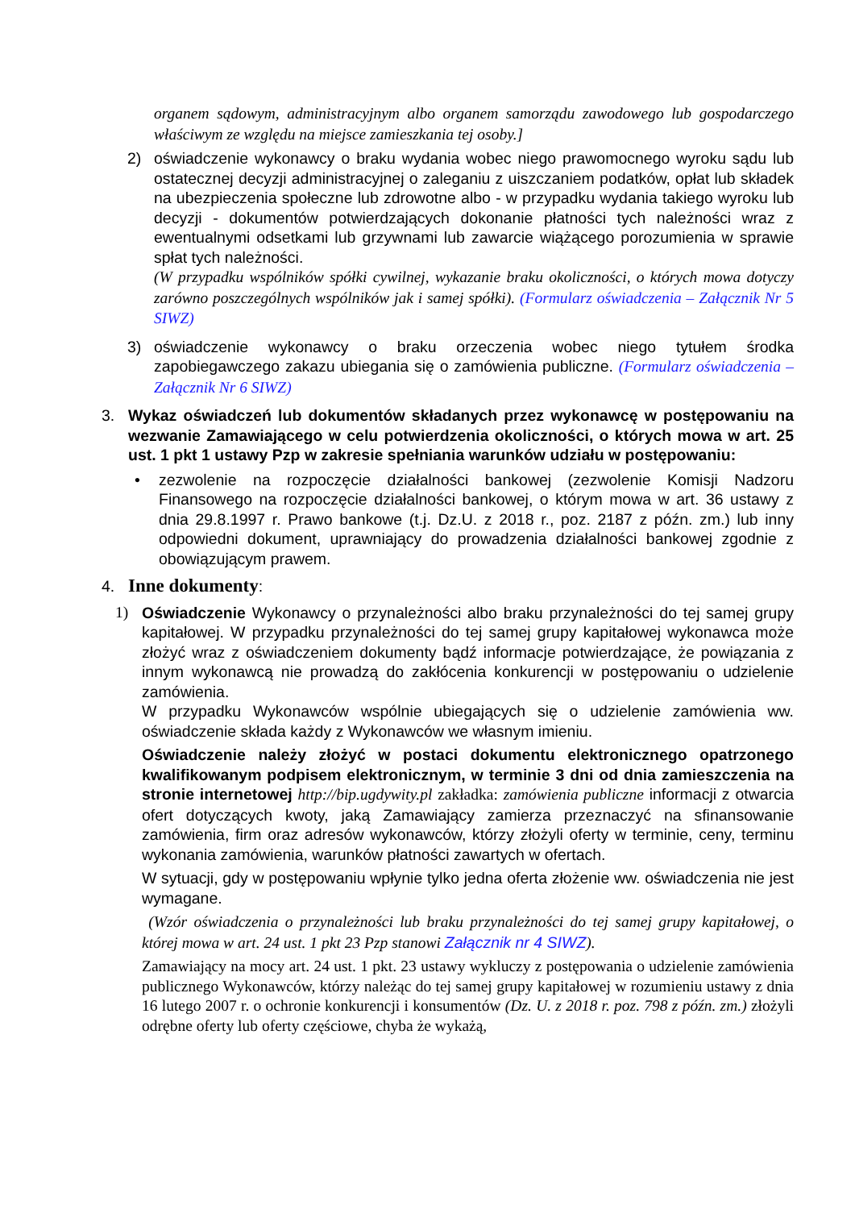organem sądowym, administracyjnym albo organem samorządu zawodowego lub gospodarczego właściwym ze względu na miejsce zamieszkania tej osoby.]
2) oświadczenie wykonawcy o braku wydania wobec niego prawomocnego wyroku sądu lub ostatecznej decyzji administracyjnej o zaleganiu z uiszczaniem podatków, opłat lub składek na ubezpieczenia społeczne lub zdrowotne albo - w przypadku wydania takiego wyroku lub decyzji - dokumentów potwierdzających dokonanie płatności tych należności wraz z ewentualnymi odsetkami lub grzywnami lub zawarcie wiążącego porozumienia w sprawie spłat tych należności.
(W przypadku wspólników spółki cywilnej, wykazanie braku okoliczności, o których mowa dotyczy zarówno poszczególnych wspólników jak i samej spółki). (Formularz oświadczenia – Załącznik Nr 5 SIWZ)
3) oświadczenie wykonawcy o braku orzeczenia wobec niego tytułem środka zapobiegawczego zakazu ubiegania się o zamówienia publiczne. (Formularz oświadczenia – Załącznik Nr 6 SIWZ)
3. Wykaz oświadczeń lub dokumentów składanych przez wykonawcę w postępowaniu na wezwanie Zamawiającego w celu potwierdzenia okoliczności, o których mowa w art. 25 ust. 1 pkt 1 ustawy Pzp w zakresie spełniania warunków udziału w postępowaniu:
• zezwolenie na rozpoczęcie działalności bankowej (zezwolenie Komisji Nadzoru Finansowego na rozpoczęcie działalności bankowej, o którym mowa w art. 36 ustawy z dnia 29.8.1997 r. Prawo bankowe (t.j. Dz.U. z 2018 r., poz. 2187 z późn. zm.) lub inny odpowiedni dokument, uprawniający do prowadzenia działalności bankowej zgodnie z obowiązującym prawem.
4.
Inne dokumenty:
1) Oświadczenie Wykonawcy o przynależności albo braku przynależności do tej samej grupy kapitałowej. W przypadku przynależności do tej samej grupy kapitałowej wykonawca może złożyć wraz z oświadczeniem dokumenty bądź informacje potwierdzające, że powiązania z innym wykonawcą nie prowadzą do zakłócenia konkurencji w postępowaniu o udzielenie zamówienia.
W przypadku Wykonawców wspólnie ubiegających się o udzielenie zamówienia ww. oświadczenie składa każdy z Wykonawców we własnym imieniu.
Oświadczenie należy złożyć w postaci dokumentu elektronicznego opatrzonego kwalifikowanym podpisem elektronicznym, w terminie 3 dni od dnia zamieszczenia na stronie internetowej http://bip.ugdywity.pl zakładka: zamówienia publiczne informacji z otwarcia ofert dotyczących kwoty, jaką Zamawiający zamierza przeznaczyć na sfinansowanie zamówienia, firm oraz adresów wykonawców, którzy złożyli oferty w terminie, ceny, terminu wykonania zamówienia, warunków płatności zawartych w ofertach.
W sytuacji, gdy w postępowaniu wpłynie tylko jedna oferta złożenie ww. oświadczenia nie jest wymagane.
(Wzór oświadczenia o przynależności lub braku przynależności do tej samej grupy kapitałowej, o której mowa w art. 24 ust. 1 pkt 23 Pzp stanowi Załącznik nr 4 SIWZ).
Zamawiający na mocy art. 24 ust. 1 pkt. 23 ustawy wykluczy z postępowania o udzielenie zamówienia publicznego Wykonawców, którzy należąc do tej samej grupy kapitałowej w rozumieniu ustawy z dnia 16 lutego 2007 r. o ochronie konkurencji i konsumentów (Dz. U. z 2018 r. poz. 798 z późn. zm.) złożyli odrębne oferty lub oferty częściowe, chyba że wykażą,